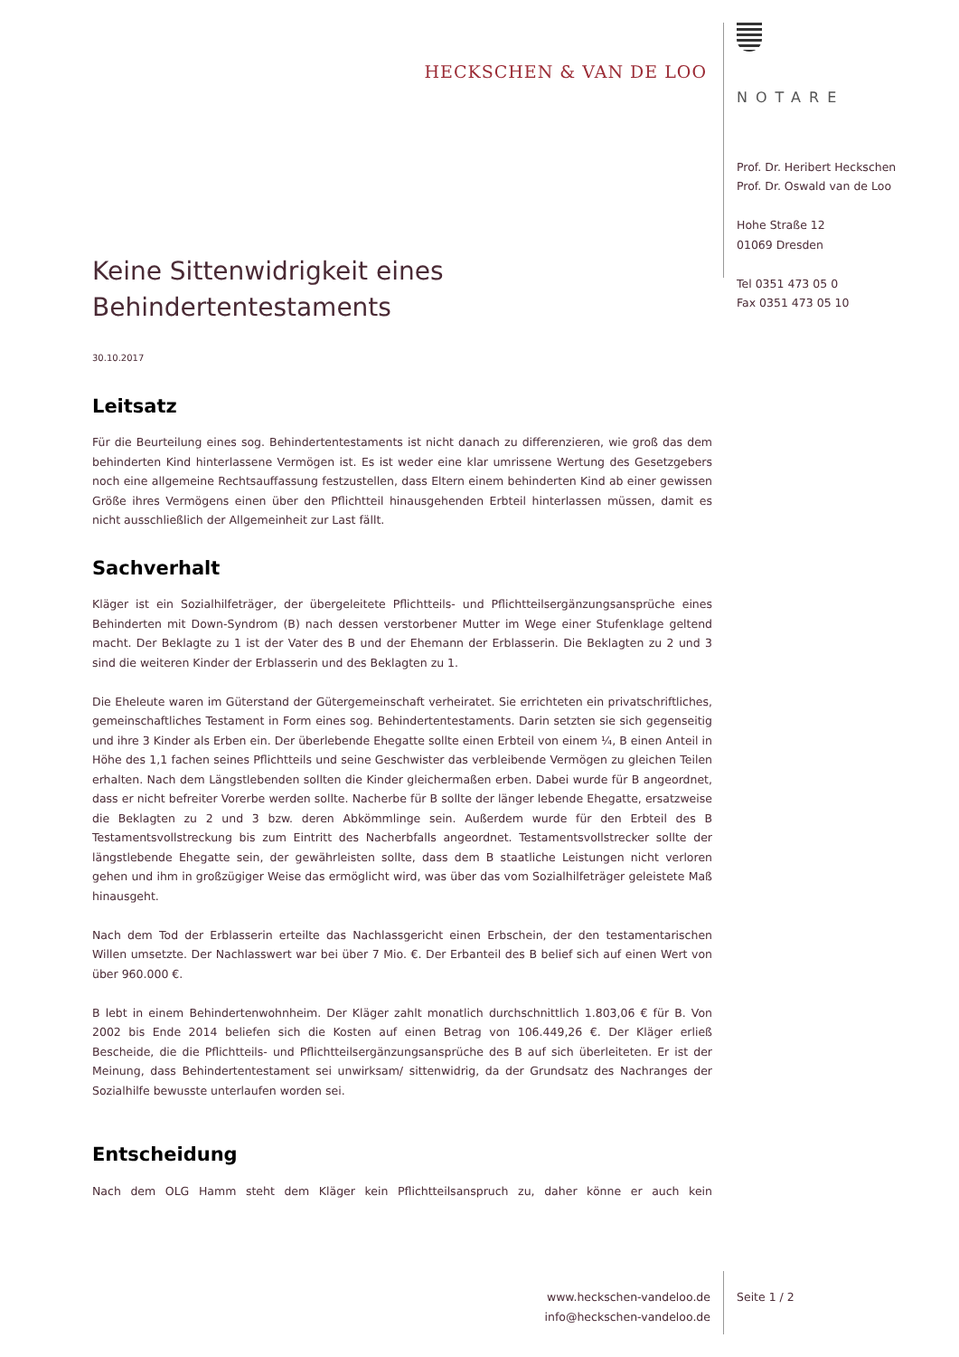HECKSCHEN & VAN DE LOO
NOTARE
Prof. Dr. Heribert Heckschen
Prof. Dr. Oswald van de Loo
Hohe Straße 12
01069 Dresden
Tel 0351 473 05 0
Fax 0351 473 05 10
Keine Sittenwidrigkeit eines Behindertentestaments
30.10.2017
Leitsatz
Für die Beurteilung eines sog. Behindertentestaments ist nicht danach zu differenzieren, wie groß das dem behinderten Kind hinterlassene Vermögen ist. Es ist weder eine klar umrissene Wertung des Gesetzgebers noch eine allgemeine Rechtsauffassung festzustellen, dass Eltern einem behinderten Kind ab einer gewissen Größe ihres Vermögens einen über den Pflichtteil hinausgehenden Erbteil hinterlassen müssen, damit es nicht ausschließlich der Allgemeinheit zur Last fällt.
Sachverhalt
Kläger ist ein Sozialhilfeträger, der übergeleitete Pflichtteils- und Pflichtteilsergänzungsansprüche eines Behinderten mit Down-Syndrom (B) nach dessen verstorbener Mutter im Wege einer Stufenklage geltend macht. Der Beklagte zu 1 ist der Vater des B und der Ehemann der Erblasserin. Die Beklagten zu 2 und 3 sind die weiteren Kinder der Erblasserin und des Beklagten zu 1.
Die Eheleute waren im Güterstand der Gütergemeinschaft verheiratet. Sie errichteten ein privatschriftliches, gemeinschaftliches Testament in Form eines sog. Behindertentestaments. Darin setzten sie sich gegenseitig und ihre 3 Kinder als Erben ein. Der überlebende Ehegatte sollte einen Erbteil von einem ¼, B einen Anteil in Höhe des 1,1 fachen seines Pflichtteils und seine Geschwister das verbleibende Vermögen zu gleichen Teilen erhalten. Nach dem Längstlebenden sollten die Kinder gleichermaßen erben. Dabei wurde für B angeordnet, dass er nicht befreiter Vorerbe werden sollte. Nacherbe für B sollte der länger lebende Ehegatte, ersatzweise die Beklagten zu 2 und 3 bzw. deren Abkömmlinge sein. Außerdem wurde für den Erbteil des B Testamentsvollstreckung bis zum Eintritt des Nacherbfalls angeordnet. Testamentsvollstrecker sollte der längstlebende Ehegatte sein, der gewährleisten sollte, dass dem B staatliche Leistungen nicht verloren gehen und ihm in großzügiger Weise das ermöglicht wird, was über das vom Sozialhilfeträger geleistete Maß hinausgeht.
Nach dem Tod der Erblasserin erteilte das Nachlassgericht einen Erbschein, der den testamentarischen Willen umsetzte. Der Nachlasswert war bei über 7 Mio. €. Der Erbanteil des B belief sich auf einen Wert von über 960.000 €.
B lebt in einem Behindertenwohnheim. Der Kläger zahlt monatlich durchschnittlich 1.803,06 € für B. Von 2002 bis Ende 2014 beliefen sich die Kosten auf einen Betrag von 106.449,26 €. Der Kläger erließ Bescheide, die die Pflichtteils- und Pflichtteilsergänzungsansprüche des B auf sich überleiteten. Er ist der Meinung, dass Behindertentestament sei unwirksam/ sittenwidrig, da der Grundsatz des Nachranges der Sozialhilfe bewusste unterlaufen worden sei.
Entscheidung
Nach dem OLG Hamm steht dem Kläger kein Pflichtteilsanspruch zu, daher könne er auch kein
www.heckschen-vandeloo.de
info@heckschen-vandeloo.de
Seite 1 / 2